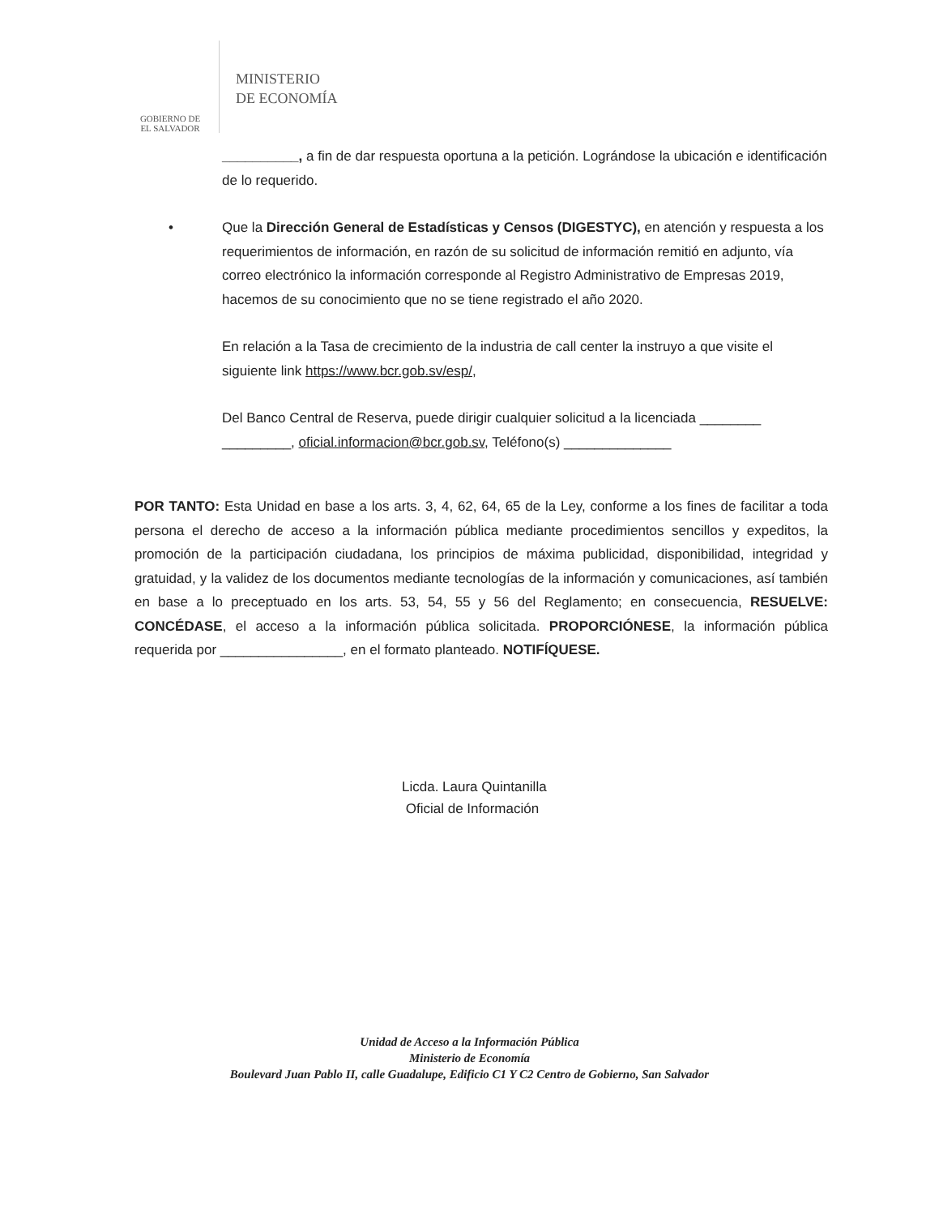GOBIERNO DE
EL SALVADOR
MINISTERIO
DE ECONOMÍA
__________, a fin de dar respuesta oportuna a la petición. Lográndose la ubicación e identificación de lo requerido.
• Que la Dirección General de Estadísticas y Censos (DIGESTYC), en atención y respuesta a los requerimientos de información, en razón de su solicitud de información remitió en adjunto, vía correo electrónico la información corresponde al Registro Administrativo de Empresas 2019, hacemos de su conocimiento que no se tiene registrado el año 2020.
En relación a la Tasa de crecimiento de la industria de call center la instruyo a que visite el siguiente link https://www.bcr.gob.sv/esp/,
Del Banco Central de Reserva, puede dirigir cualquier solicitud a la licenciada ________ _________, oficial.informacion@bcr.gob.sv, Teléfono(s) ______________
POR TANTO: Esta Unidad en base a los arts. 3, 4, 62, 64, 65 de la Ley, conforme a los fines de facilitar a toda persona el derecho de acceso a la información pública mediante procedimientos sencillos y expeditos, la promoción de la participación ciudadana, los principios de máxima publicidad, disponibilidad, integridad y gratuidad, y la validez de los documentos mediante tecnologías de la información y comunicaciones, así también en base a lo preceptuado en los arts. 53, 54, 55 y 56 del Reglamento; en consecuencia, RESUELVE: CONCÉDASE, el acceso a la información pública solicitada. PROPORCIÓNESE, la información pública requerida por ________________, en el formato planteado. NOTIFÍQUESE.
Licda. Laura Quintanilla
Oficial de Información
Unidad de Acceso a la Información Pública
Ministerio de Economía
Boulevard Juan Pablo II, calle Guadalupe, Edificio C1 Y C2 Centro de Gobierno, San Salvador